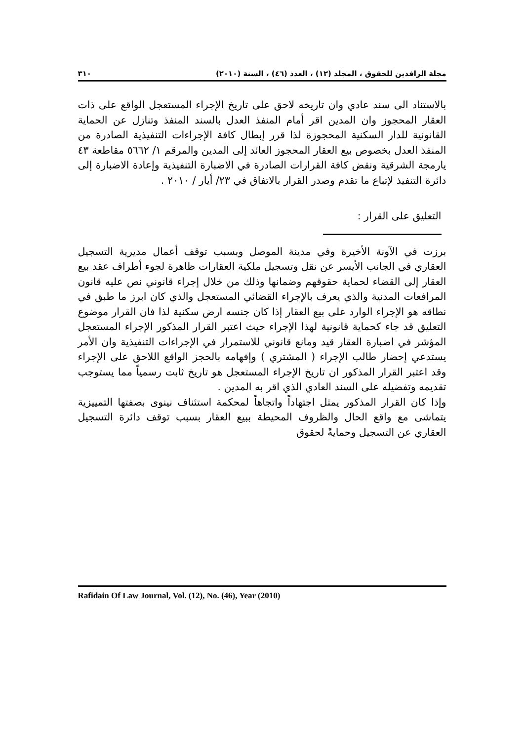مجلة الرافدين للحقوق ، المجلد (١٢) ، العدد (٤٦) ، السنة (٢٠١٠) ٣١٠
بالاستناد الى سند عادي وان تاريخه لاحق على تاريخ الإجراء المستعجل الواقع على ذات العقار المحجوز وان المدين اقر أمام المنفذ العدل بالسند المنفذ وتنازل عن الحماية القانونية للدار السكنية المحجوزة لذا قرر إبطال كافة الإجراءات التنفيذية الصادرة من المنفذ العدل بخصوص بيع العقار المحجوز العائد إلى المدين والمرقم ١/ ٥٦٦٢ مقاطعة ٤٣ يارمجة الشرقية ونقض كافة القرارات الصادرة في الاضبارة التنفيذية وإعادة الاضبارة إلى دائرة التنفيذ لإتباع ما تقدم وصدر القرار بالاتفاق في ٢٣/ أيار / ٢٠١٠ .
التعليق على القرار :
برزت في الآونة الأخيرة وفي مدينة الموصل وبسبب توقف أعمال مديرية التسجيل العقاري في الجانب الأيسر عن نقل وتسجيل ملكية العقارات ظاهرة لجوء أطراف عقد بيع العقار إلى القضاء لحماية حقوقهم وضمانها وذلك من خلال إجراء قانوني نص عليه قانون المرافعات المدنية والذي يعرف بالإجراء القضائي المستعجل والذي كان ابرز ما طبق في نطاقه هو الإجراء الوارد على بيع العقار إذا كان جنسه ارض سكنية لذا فان القرار موضوع التعليق قد جاء كحماية قانونية لهذا الإجراء حيث اعتبر القرار المذكور الإجراء المستعجل المؤشر في اضبارة العقار قيد ومانع قانوني للاستمرار في الإجراءات التنفيذية وان الأمر يستدعي إحضار طالب الإجراء ( المشتري ) وإفهامه بالحجز الواقع اللاحق على الإجراء وقد اعتبر القرار المذكور ان تاريخ الإجراء المستعجل هو تاريخ ثابت رسمياً مما يستوجب تقديمه وتفضيله على السند العادي الذي اقر به المدين .
وإذا كان القرار المذكور يمثل اجتهاداً واتجاهاً لمحكمة استئناف نينوى بصفتها التمييزية يتماشى مع واقع الحال والظروف المحيطة ببيع العقار بسبب توقف دائرة التسجيل العقاري عن التسجيل وحمايةً لحقوق
Rafidain Of Law Journal, Vol. (12), No. (46), Year (2010)